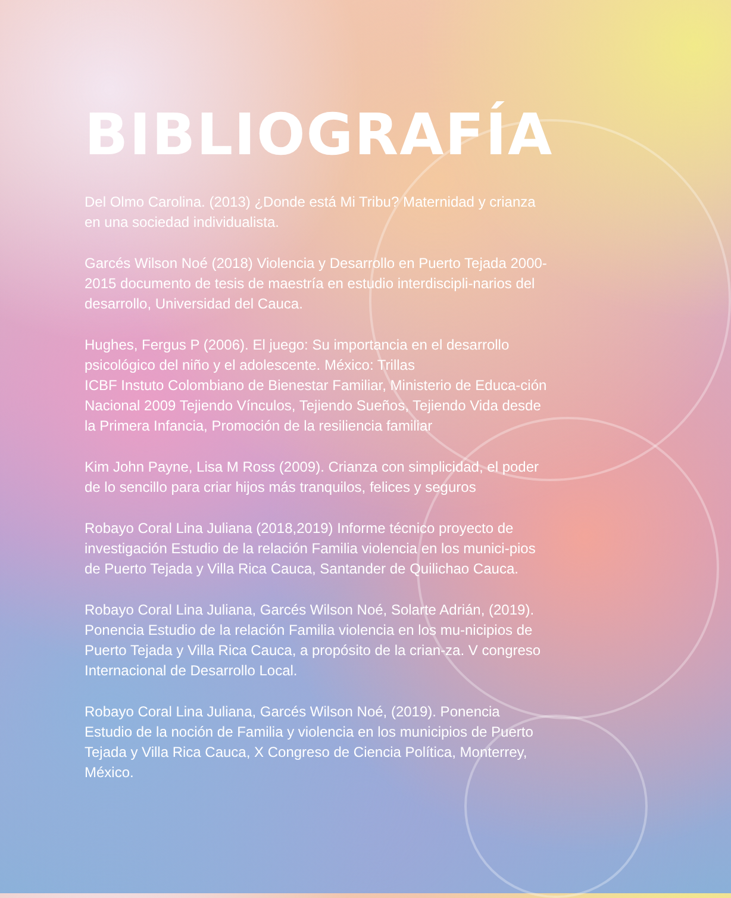BIBLIOGRAFÍA
Del Olmo Carolina. (2013) ¿Donde está Mi Tribu? Maternidad y crianza en una sociedad individualista.
Garcés Wilson Noé (2018) Violencia y Desarrollo en Puerto Tejada 2000- 2015 documento de tesis de maestría en estudio interdiscipli-narios del desarrollo, Universidad del Cauca.
Hughes, Fergus P (2006). El juego: Su importancia en el desarrollo psicológico del niño y el adolescente. México: Trillas
ICBF Instuto Colombiano de Bienestar Familiar, Ministerio de Educa-ción Nacional 2009 Tejiendo Vínculos, Tejiendo Sueños, Tejiendo Vida desde la Primera Infancia, Promoción de la resiliencia familiar
Kim John Payne, Lisa M Ross (2009). Crianza con simplicidad, el poder de lo sencillo para criar hijos más tranquilos, felices y seguros
Robayo Coral Lina Juliana (2018,2019) Informe técnico proyecto de investigación Estudio de la relación Familia violencia en los munici-pios de Puerto Tejada y Villa Rica Cauca, Santander de Quilichao Cauca.
Robayo Coral Lina Juliana, Garcés Wilson Noé, Solarte Adrián, (2019). Ponencia Estudio de la relación Familia violencia en los mu-nicipios de Puerto Tejada y Villa Rica Cauca, a propósito de la crian-za. V congreso Internacional de Desarrollo Local.
Robayo Coral Lina Juliana, Garcés Wilson Noé, (2019). Ponencia Estudio de la noción de Familia y violencia en los municipios de Puerto Tejada y Villa Rica Cauca, X Congreso de Ciencia Política, Monterrey, México.